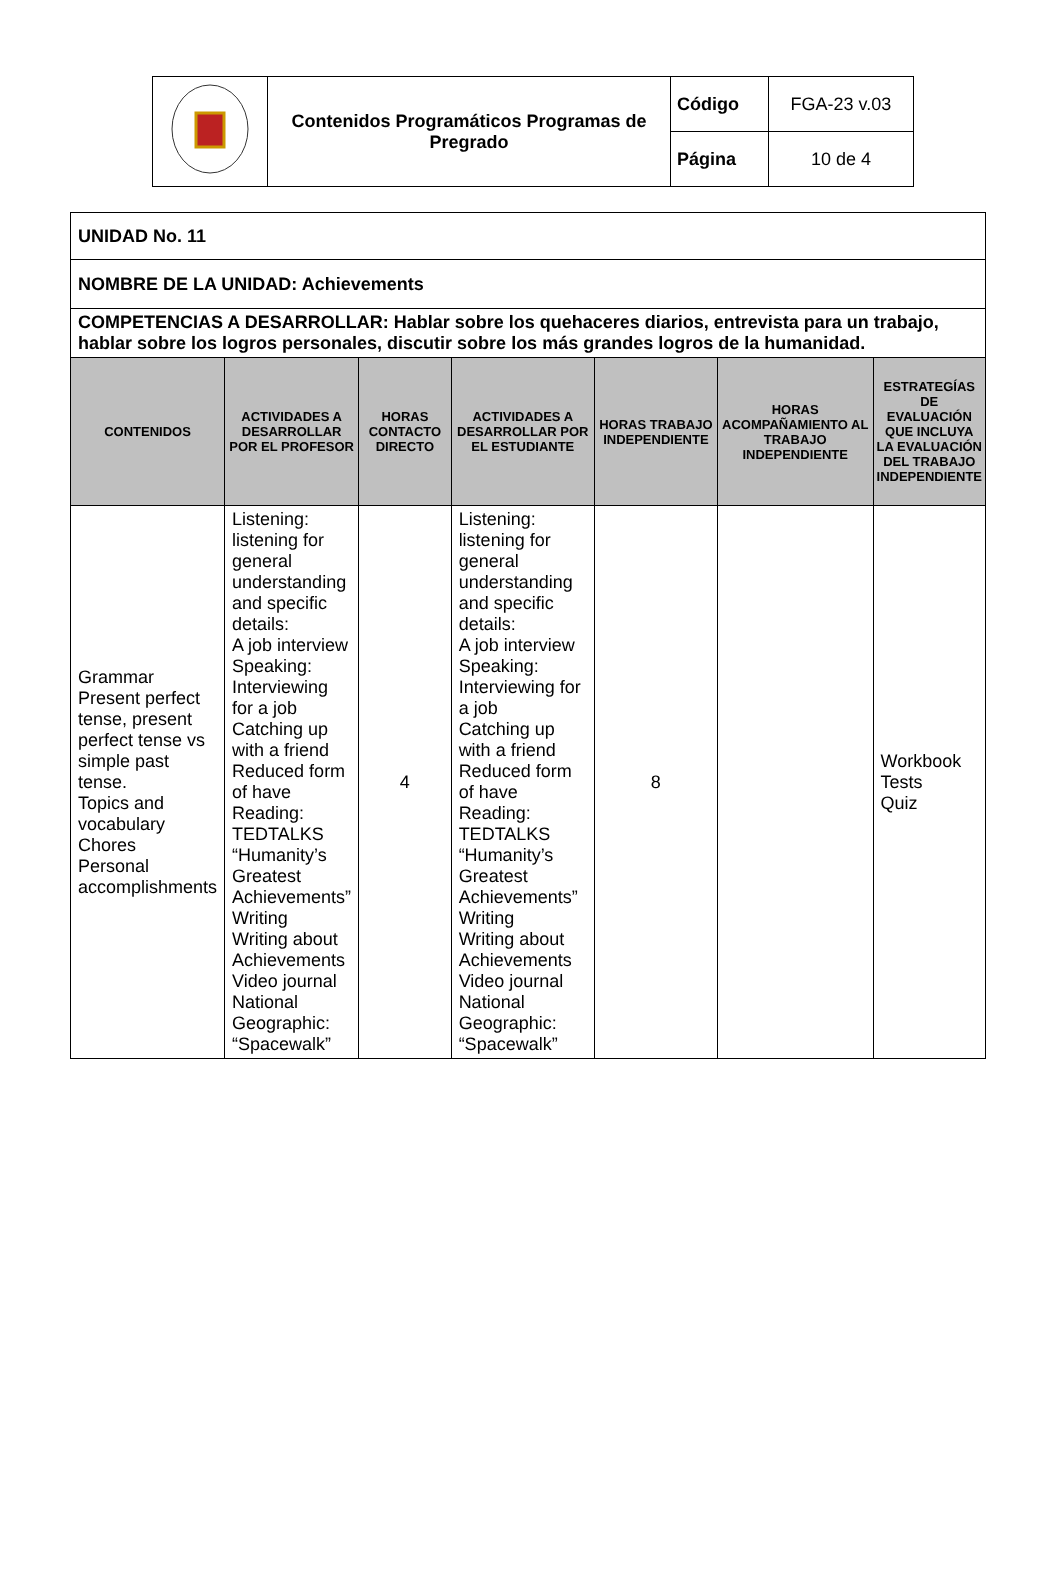| | Contenidos Programáticos Programas de Pregrado | Código | FGA-23 v.03 |
| | | Página | 10 de 4 |
| UNIDAD No. 11 | | | | | | |
| NOMBRE DE LA UNIDAD: Achievements | | | | | | |
| COMPETENCIAS A DESARROLLAR: Hablar sobre los quehaceres diarios, entrevista para un trabajo, hablar sobre los logros personales, discutir sobre los más grandes logros de la humanidad. | | | | | | |
| CONTENIDOS | ACTIVIDADES A DESARROLLAR POR EL PROFESOR | HORAS CONTACTO DIRECTO | ACTIVIDADES A DESARROLLAR POR EL ESTUDIANTE | HORAS TRABAJO INDEPENDIENTE | HORAS ACOMPAÑAMIENTO AL TRABAJO INDEPENDIENTE | ESTRATEGÍAS DE EVALUACIÓN QUE INCLUYA LA EVALUACIÓN DEL TRABAJO INDEPENDIENTE |
| Grammar Present perfect tense, present perfect tense vs simple past tense. Topics and vocabulary Chores Personal accomplishments | Listening: listening for general understanding and specific details: A job interview Speaking: Interviewing for a job Catching up with a friend Reduced form of have Reading: TEDTALKS “Humanity’s Greatest Achievements” Writing Writing about Achievements Video journal National Geographic: “Spacewalk” | 4 | Listening: listening for general understanding and specific details: A job interview Speaking: Interviewing for a job Catching up with a friend Reduced form of have Reading: TEDTALKS “Humanity’s Greatest Achievements” Writing Writing about Achievements Video journal National Geographic: “Spacewalk” | 8 | | Workbook Tests Quiz |